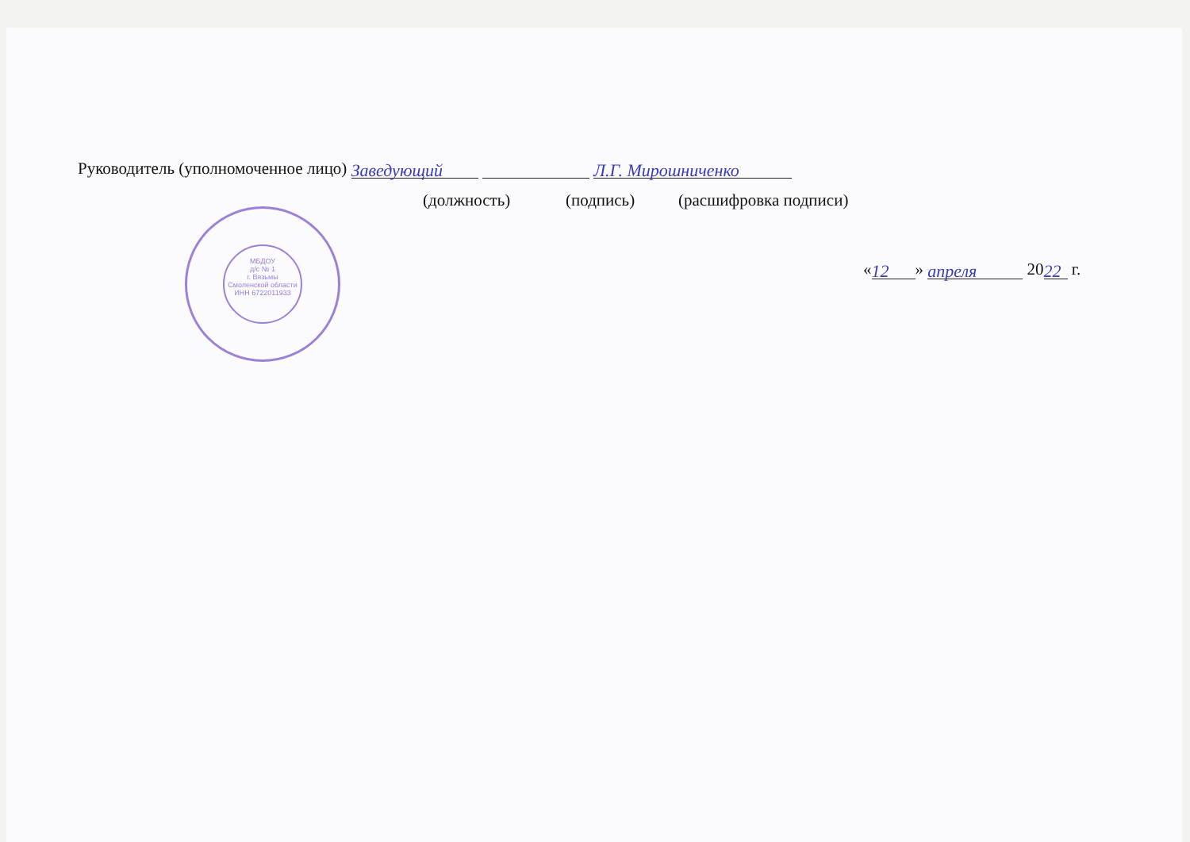Руководитель (уполномоченное лицо) Заведующий Л.Г. Мирошниченко
(должность) (подпись) (расшифровка подписи)
« 12 » апреля 20 22 г.
МБДОУ
д/с № 1
г. Вязьмы
Смоленской области
ИНН 6722011933